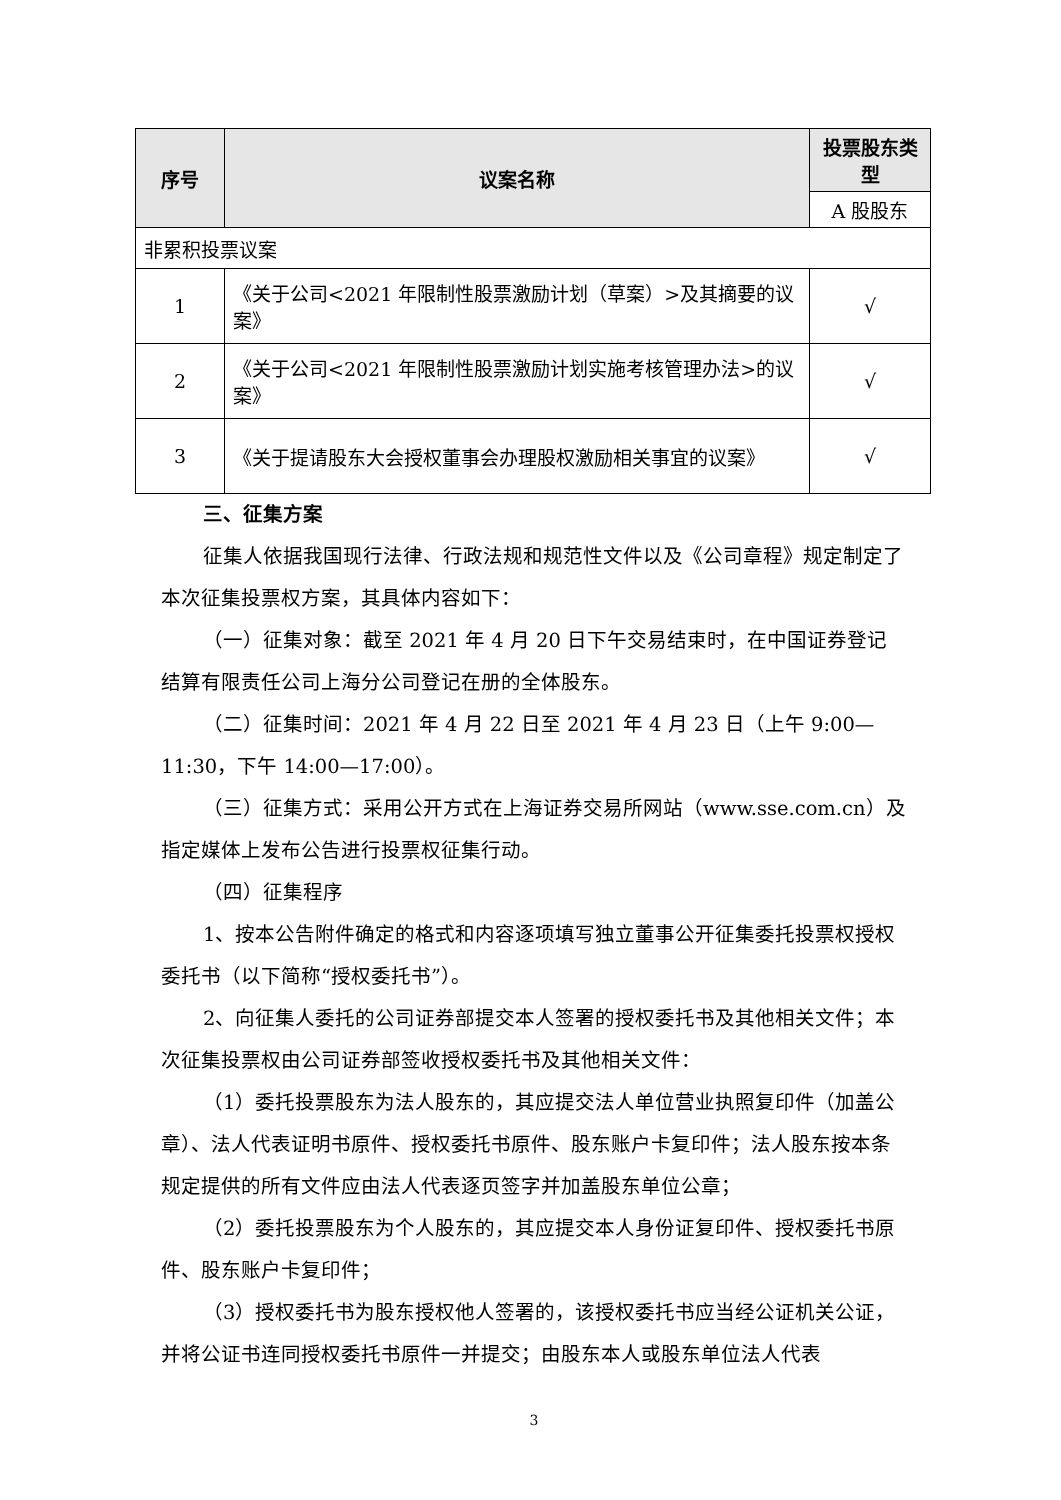| 序号 | 议案名称 | 投票股东类型 |
| --- | --- | --- |
| | | A 股股东 |
| 非累积投票议案 | | |
| 1 | 《关于公司<2021 年限制性股票激励计划（草案）>及其摘要的议案》 | √ |
| 2 | 《关于公司<2021 年限制性股票激励计划实施考核管理办法>的议案》 | √ |
| 3 | 《关于提请股东大会授权董事会办理股权激励相关事宜的议案》 | √ |
三、征集方案
征集人依据我国现行法律、行政法规和规范性文件以及《公司章程》规定制定了本次征集投票权方案，其具体内容如下：
（一）征集对象：截至 2021 年 4 月 20 日下午交易结束时，在中国证券登记结算有限责任公司上海分公司登记在册的全体股东。
（二）征集时间：2021 年 4 月 22 日至 2021 年 4 月 23 日（上午 9:00—11:30，下午 14:00—17:00）。
（三）征集方式：采用公开方式在上海证券交易所网站（www.sse.com.cn）及指定媒体上发布公告进行投票权征集行动。
（四）征集程序
1、按本公告附件确定的格式和内容逐项填写独立董事公开征集委托投票权授权委托书（以下简称“授权委托书”）。
2、向征集人委托的公司证券部提交本人签署的授权委托书及其他相关文件；本次征集投票权由公司证券部签收授权委托书及其他相关文件：
（1）委托投票股东为法人股东的，其应提交法人单位营业执照复印件（加盖公章）、法人代表证明书原件、授权委托书原件、股东账户卡复印件；法人股东按本条规定提供的所有文件应由法人代表逐页签字并加盖股东单位公章；
（2）委托投票股东为个人股东的，其应提交本人身份证复印件、授权委托书原件、股东账户卡复印件；
（3）授权委托书为股东授权他人签署的，该授权委托书应当经公证机关公证，并将公证书连同授权委托书原件一并提交；由股东本人或股东单位法人代表
3